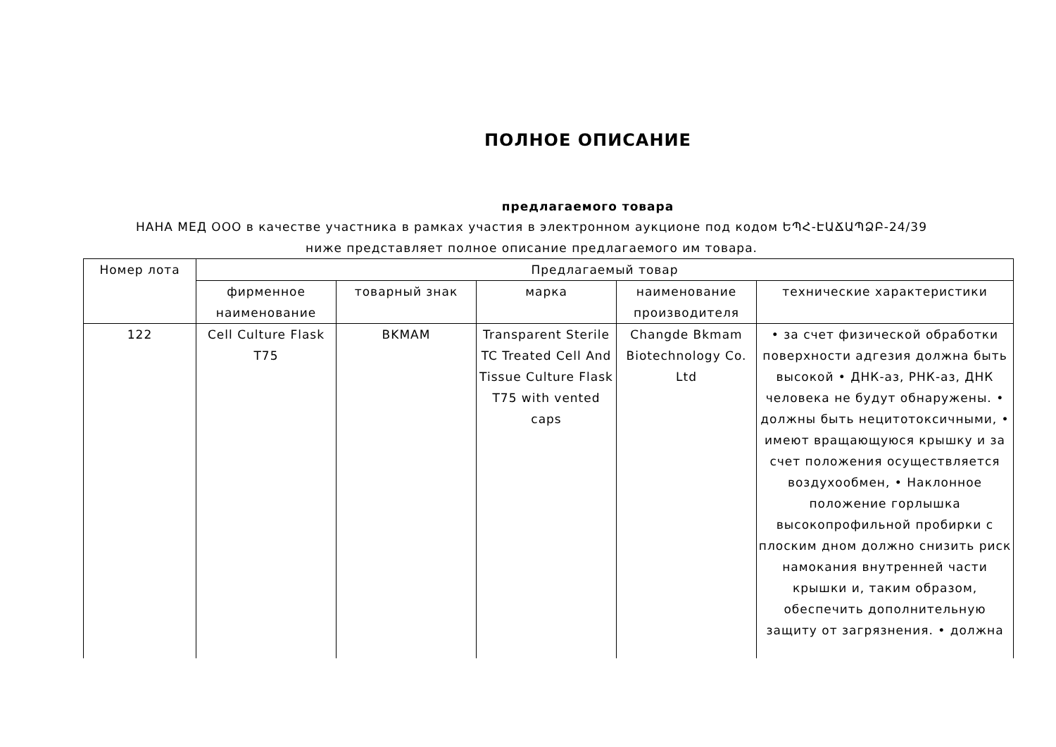ПОЛНОЕ ОПИСАНИЕ
предлагаемого товара
НАНА МЕД ООО в качестве участника в рамках участия в электронном аукционе под кодом ԵՊՀ-ԷԱՃԱՊՁԲ-24/39 ниже представляет полное описание предлагаемого им товара.
| Номер лота | Предлагаемый товар | | | | |
| --- | --- | --- | --- | --- | --- |
| | фирменное наименование | товарный знак | марка | наименование производителя | технические характеристики |
| 122 | Cell Culture Flask T75 | BKMAM | Transparent Sterile TC Treated Cell And Tissue Culture Flask T75 with vented caps | Changde Bkmam Biotechnology Co. Ltd | • за счет физической обработки поверхности адгезия должна быть высокой • ДНК-аз, РНК-аз, ДНК человека не будут обнаружены. • должны быть нецитотоксичными, • имеют вращающуюся крышку и за счет положения осуществляется воздухообмен, • Наклонное положение горлышка высокопрофильной пробирки с плоским дном должно снизить риск намокания внутренней части крышки и, таким образом, обеспечить дополнительную защиту от загрязнения. • должна |